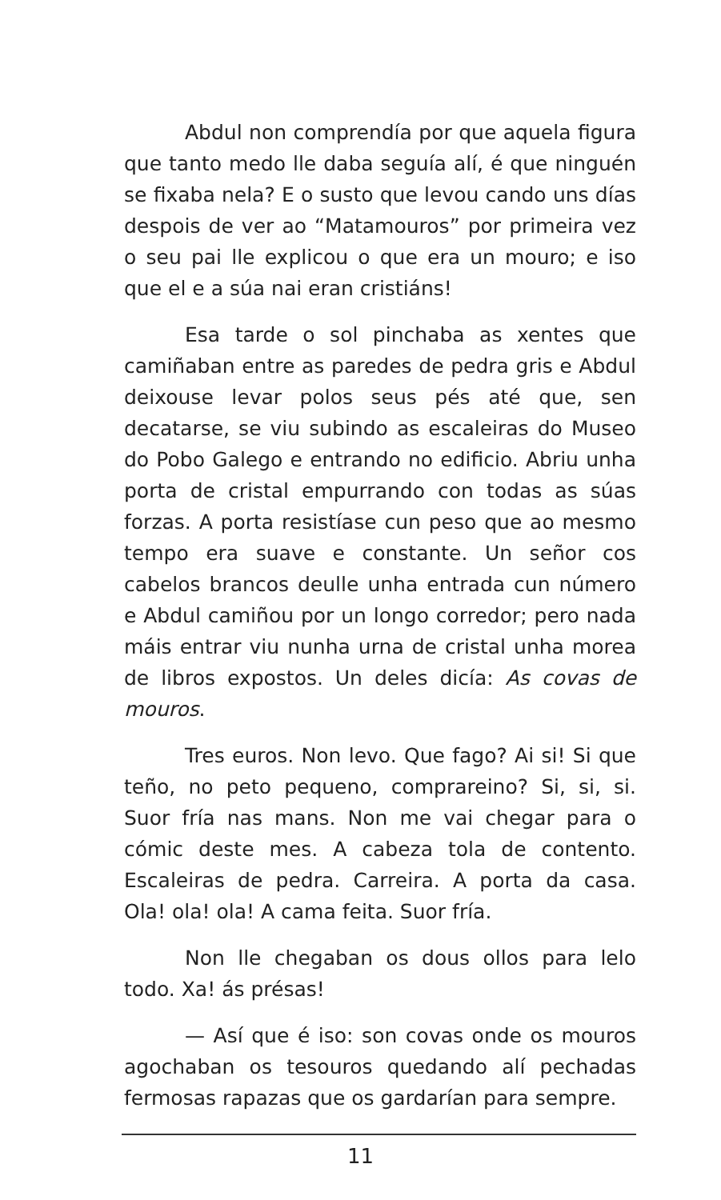Abdul non comprendía por que aquela figura que tanto medo lle daba seguía alí, é que ninguén se fixaba nela? E o susto que levou cando uns días despois de ver ao “Matamouros” por primeira vez o seu pai lle explicou o que era un mouro; e iso que el e a súa nai eran cristiáns!
Esa tarde o sol pinchaba as xentes que camiñaban entre as paredes de pedra gris e Abdul deixouse levar polos seus pés até que, sen decatarse, se viu subindo as escaleiras do Museo do Pobo Galego e entrando no edificio. Abriu unha porta de cristal empurrando con todas as súas forzas. A porta resistíase cun peso que ao mesmo tempo era suave e constante. Un señor cos cabelos brancos deulle unha entrada cun número e Abdul camiñou por un longo corredor; pero nada máis entrar viu nunha urna de cristal unha morea de libros expostos. Un deles dicía: As covas de mouros.
Tres euros. Non levo. Que fago? Ai si! Si que teño, no peto pequeno, comprareino? Si, si, si. Suor fría nas mans. Non me vai chegar para o cómic deste mes. A cabeza tola de contento. Escaleiras de pedra. Carreira. A porta da casa. Ola! ola! ola! A cama feita. Suor fría.
Non lle chegaban os dous ollos para lelo todo. Xa! ás présas!
— Así que é iso: son covas onde os mouros agochaban os tesouros quedando alí pechadas fermosas rapazas que os gardarían para sempre.
11